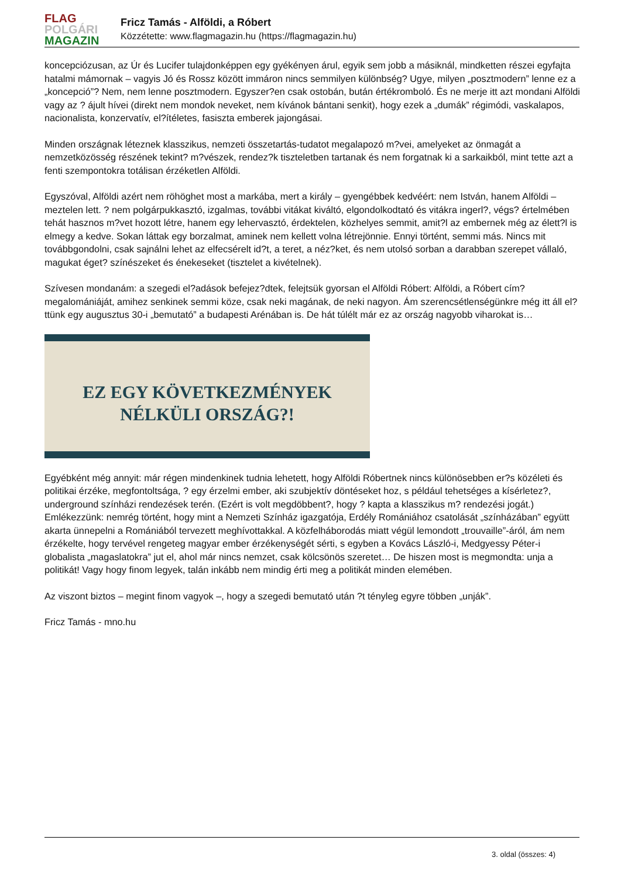FLAG
POLGÁRI
MAGAZIN
Fricz Tamás - Alföldi, a Róbert
Közzétette: www.flagmagazin.hu (https://flagmagazin.hu)
koncepciózusan, az Úr és Lucifer tulajdonképpen egy gyékényen árul, egyik sem jobb a másiknál, mindketten részei egyfajta hatalmi mámornak – vagyis Jó és Rossz között immáron nincs semmilyen különbség? Ugye, milyen „posztmodern” lenne ez a „koncepció”? Nem, nem lenne posztmodern. Egyszer?en csak ostobán, bután értékromboló. És ne merje itt azt mondani Alföldi vagy az ? ájult hívei (direkt nem mondok neveket, nem kívánok bántani senkit), hogy ezek a „dumák” régimódi, vaskalapos, nacionalista, konzervatív, el?ítéletes, fasiszta emberek jajongásai.
Minden országnak léteznek klasszikus, nemzeti összetartás-tudatot megalapozó m?vei, amelyeket az önmagát a nemzetközösség részének tekint? m?vészek, rendez?k tiszteletben tartanak és nem forgatnak ki a sarkaikból, mint tette azt a fenti szempontokra totálisan érzéketlen Alföldi.
Egyszóval, Alföldi azért nem röhöghet most a markába, mert a király – gyengébbek kedvéért: nem István, hanem Alföldi – meztelen lett. ? nem polgárpukkasztó, izgalmas, további vitákat kiváltó, elgondolkodtató és vitákra ingerl?, végs? értelmében tehát hasznos m?vet hozott létre, hanem egy lehervasztó, érdektelen, közhelyes semmit, amit?l az embernek még az élett?l is elmegy a kedve. Sokan láttak egy borzalmat, aminek nem kellett volna létrejönnie. Ennyi történt, semmi más. Nincs mit továbbgondolni, csak sajnálni lehet az elfecsérelt id?t, a teret, a néz?ket, és nem utolsó sorban a darabban szerepet vállaló, magukat éget? színészeket és énekeseket (tisztelet a kivételnek).
Szívesen mondanám: a szegedi el?adások befejez?dtek, felejtsük gyorsan el Alföldi Róbert: Alföldi, a Róbert cím? megalomániáját, amihez senkinek semmi köze, csak neki magának, de neki nagyon. Ám szerencsétlenségünkre még itt áll el?ttünk egy augusztus 30-i „bemutató” a budapesti Arénában is. De hát túlélt már ez az ország nagyobb viharokat is…
EZ EGY KÖVETKEZMÉNYEK
NÉLKÜLI ORSZÁG?!
Egyébként még annyit: már régen mindenkinek tudnia lehetett, hogy Alföldi Róbertnek nincs különösebben er?s közéleti és politikai érzéke, megfontoltsága, ? egy érzelmi ember, aki szubjektív döntéseket hoz, s például tehetséges a kísérletez?, underground színházi rendezések terén. (Ezért is volt megdöbbent?, hogy ? kapta a klasszikus m? rendezési jogát.) Emlékezzünk: nemrég történt, hogy mint a Nemzeti Színház igazgatója, Erdély Romániához csatolását „színházában” együtt akarta ünnepelni a Romániából tervezett meghívottakkal. A közfelháborodás miatt végül lemondott „trouvaille”-áról, ám nem érzékelte, hogy tervével rengeteg magyar ember érzékenységét sérti, s egyben a Kovács László-i, Medgyessy Péter-i globalista „magaslatokra” jut el, ahol már nincs nemzet, csak kölcsönös szeretet… De hiszen most is megmondta: unja a politikát! Vagy hogy finom legyek, talán inkább nem mindig érti meg a politikát minden elemében.
Az viszont biztos – megint finom vagyok –, hogy a szegedi bemutató után ?t tényleg egyre többen „unják”.
Fricz Tamás - mno.hu
3. oldal (összes: 4)